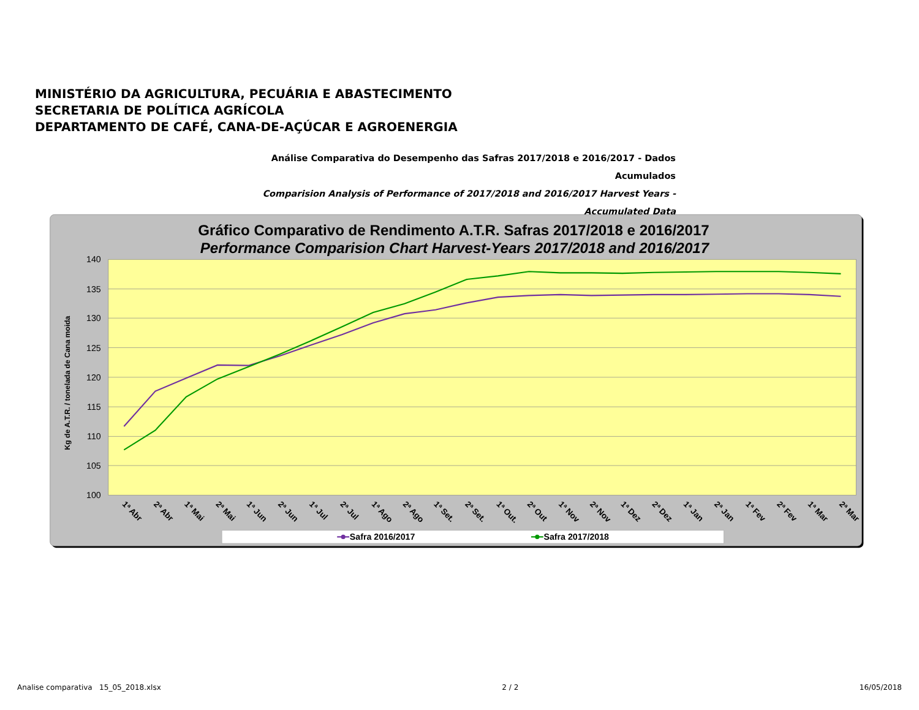MINISTÉRIO DA AGRICULTURA, PECUÁRIA E ABASTECIMENTO
SECRETARIA DE POLÍTICA AGRÍCOLA
DEPARTAMENTO DE CAFÉ, CANA-DE-AÇÚCAR E AGROENERGIA
Análise Comparativa do Desempenho das Safras 2017/2018 e 2016/2017 - Dados Acumulados
Comparision Analysis of Performance of 2017/2018 and 2016/2017 Harvest Years - Accumulated Data
Gráfico Comparativo de Rendimento A.T.R. Safras 2017/2018 e 2016/2017
Performance Comparision Chart Harvest-Years 2017/2018 and 2016/2017
140
135
130
125
120
115
110
105
100
Kg de A.T.R. / tonelada de Cana moida
1ª Abr
2ª Abr
1ª Mai
2ª Mai
1ª Jun
2ª Jun
1ª Jul
2ª Jul
1ª Ago
2ª Ago
1ª Set.
2ª Set.
1ª Out.
2ª Out
1ª Nov
2ª Nov
1ª Dez
2ª Dez
1ª Jan
2ª Jan
1ª Fev
2ª Fev
1ª Mar
2ª Mar
Safra 2016/2017
Safra 2017/2018
Analise comparativa 15_05_2018.xlsx 2 / 2 16/05/2018